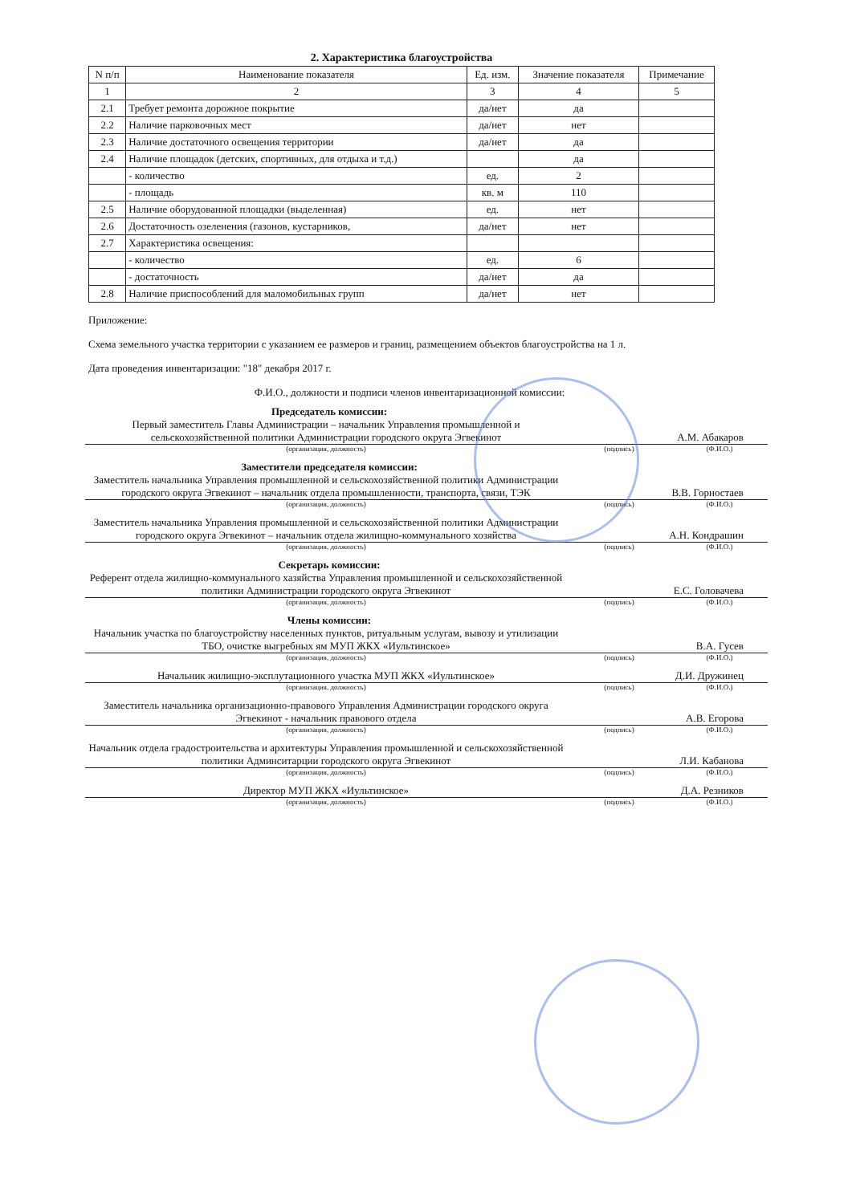2. Характеристика благоустройства
| N п/п | Наименование показателя | Ед. изм. | Значение показателя | Примечание |
| --- | --- | --- | --- | --- |
| 1 | 2 | 3 | 4 | 5 |
| 2.1 | Требует ремонта дорожное покрытие | да/нет | да | |
| 2.2 | Наличие парковочных мест | да/нет | нет | |
| 2.3 | Наличие достаточного освещения территории | да/нет | да | |
| 2.4 | Наличие площадок (детских, спортивных, для отдыха и т.д.) | | да | |
| | - количество | ед. | 2 | |
| | - площадь | кв. м | 110 | |
| 2.5 | Наличие оборудованной площадки (выделенная) | ед. | нет | |
| 2.6 | Достаточность озеленения (газонов, кустарников, | да/нет | нет | |
| 2.7 | Характеристика освещения: | | | |
| | - количество | ед. | 6 | |
| | - достаточность | да/нет | да | |
| 2.8 | Наличие приспособлений для маломобильных групп | да/нет | нет | |
Приложение:
Схема земельного участка территории с указанием ее размеров и границ, размещением объектов благоустройства на 1 л.
Дата проведения инвентаризации: "18" декабря 2017 г.
Ф.И.О., должности и подписи членов инвентаризационной комиссии:
Председатель комиссии:
Первый заместитель Главы Администрации – начальник Управления промышленной и сельскохозяйственной политики Администрации городского округа Эгвекинот
А.М. Абакаров
(организация, должность) (подпись) (Ф.И.О.)
Заместители председателя комиссии:
Заместитель начальника Управления промышленной и сельскохозяйственной политики Администрации городского округа Эгвекинот – начальник отдела промышленности, транспорта, связи, ТЭК
В.В. Горностаев
(организация, должность) (подпись) (Ф.И.О.)
Заместитель начальника Управления промышленной и сельскохозяйственной политики Администрации городского округа Эгвекинот – начальник отдела жилищно-коммунального хозяйства
А.Н. Кондрашин
(организация, должность) (подпись) (Ф.И.О.)
Секретарь комиссии:
Референт отдела жилищно-коммунального хазяйства Управления промышленной и сельскохозяйственной политики Администрации городского округа Эгвекинот
Е.С. Головачева
(организация, должность) (подпись) (Ф.И.О.)
Члены комиссии:
Начальник участка по благоустройству населенных пунктов, ритуальным услугам, вывозу и утилизации ТБО, очистке выгребных ям МУП ЖКХ «Иультинское»
В.А. Гусев
(организация, должность) (подпись) (Ф.И.О.)
Начальник жилищно-эксплутационного участка МУП ЖКХ «Иультинское»
Д.И. Дружинец
(организация, должность) (подпись) (Ф.И.О.)
Заместитель начальника организационно-правового Управления Администрации городского округа Эгвекинот - начальник правового отдела
А.В. Егорова
(организация, должность) (подпись) (Ф.И.О.)
Начальник отдела градостроительства и архитектуры Управления промышленной и сельскохозяйственной политики Админситарции городского округа Эгвекинот
Л.И. Кабанова
(организация, должность) (подпись) (Ф.И.О.)
Директор МУП ЖКХ «Иультинское»
Д.А. Резников
(организация, должность) (подпись) (Ф.И.О.)